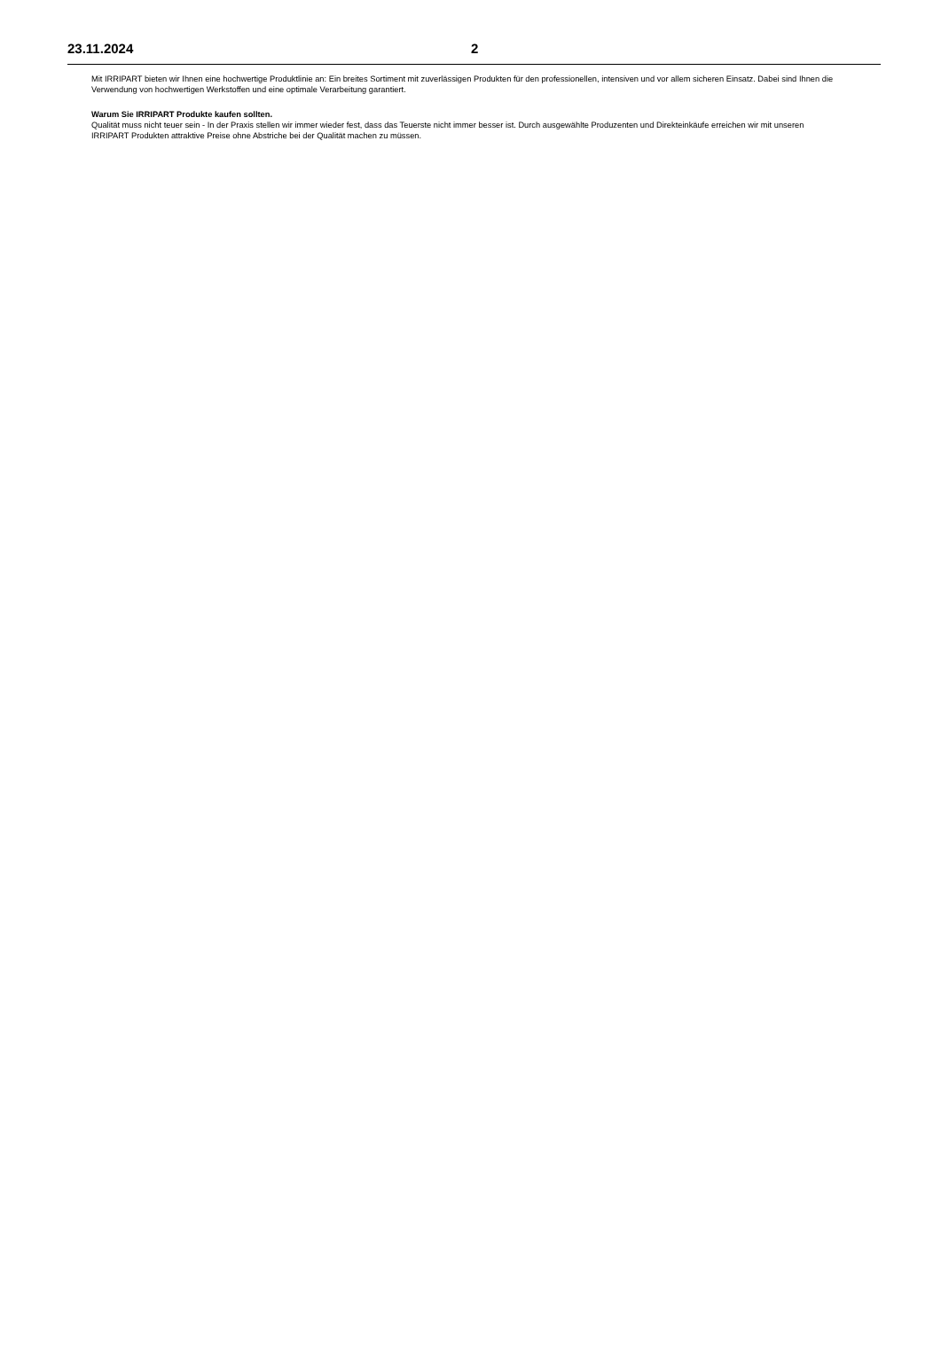23.11.2024 2
Mit IRRIPART bieten wir Ihnen eine hochwertige Produktlinie an: Ein breites Sortiment mit zuverlässigen Produkten für den professionellen, intensiven und vor allem sicheren Einsatz. Dabei sind Ihnen die Verwendung von hochwertigen Werkstoffen und eine optimale Verarbeitung garantiert.
Warum Sie IRRIPART Produkte kaufen sollten.
Qualität muss nicht teuer sein - In der Praxis stellen wir immer wieder fest, dass das Teuerste nicht immer besser ist. Durch ausgewählte Produzenten und Direkteinkäufe erreichen wir mit unseren IRRIPART Produkten attraktive Preise ohne Abstriche bei der Qualität machen zu müssen.